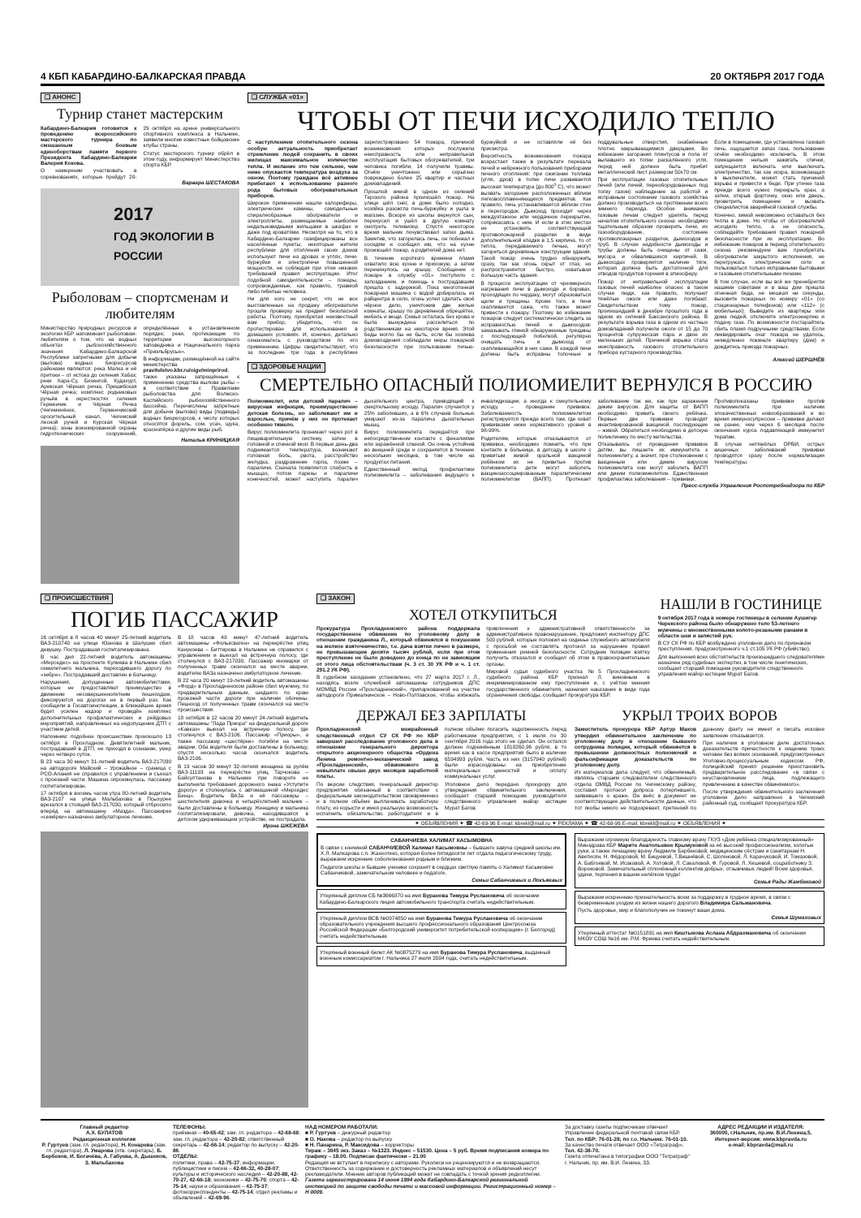4 КБП КАБАРДИНО-БАЛКАРСКАЯ ПРАВДА 20 ОКТЯБРЯ 2017 ГОДА
❑ АНОНС
Турнир станет мастерским
Кабардино-Балкария готовится к проведению всероссийского мастерского турнира по смешанным боевым единоборствам памяти первого Президента Кабардино-Балкарии Валерия Кокова.
О намерении участвовать в соревнованиях, которые пройдут 28-29 октября на арене универсального спортивного комплекса в Нальчике, заявили многие известные бойцовские клубы страны.
Статус мастерского турнир обрёл в этом году, информирует Министерство спорта КБР.
Варвара ШЕСТАКОВА
2017
ГОД ЭКОЛОГИИ В РОССИИ
Рыболовам – спортсменам и любителям
Министерство природных ресурсов и экологии КБР напоминает рыболовам-любителям о том, что на водных объектах рыбохозяйственного значения Кабардино-Балкарской Республики запретными для добычи (вылова) водных биоресурсов районами являются: река Малка и её притоки – от истока до селения Хабаз; реки Кара-Су, Безенгой, Кудахурт, Арикская Чёрная речка, Пришибская Чёрная речка; комплекс родниковых ручьёв в окрестностях селения Герменчик и Чёрная Речка (Чегеменёнок, Герменчикский оросительный канал, Чегемский лесной ручей и Курская Чёрная речка); зоны воензированной охраны гидротехнических сооружений, определённые в установленном порядке; реки, протекающие по территории высокогорного заповедника и Национального парка «Приэльбрусье».
В информации, размещённой на сайте министерства pravitelstvo.kbr.ru/oigv/minprirod, также указаны запрещённые к применению средства вылова рыбы – в соответствии с Правилами рыболовства для Волжско-Каспийского рыбохозяйственного бассейна. Перечислены запретные для добычи (вылова) виды (подвиды) водных биоресурсов, к числу которых относятся форель, сом, усач, щука, краснопёрка и другие виды рыб.
Наталья КРИНИЦКАЯ
❑ СЛУЖБА «01»
ЧТОБЫ ОТ ПЕЧИ ИСХОДИЛО ТЕПЛО
С наступлением отопительного сезона особую актуальность приобретает стремление людей сохранить в своих жилищах максимальное количество тепла. И желание это тем сильнее, чем ниже опускается температура воздуха за окном. Поэтому граждане всё активнее прибегают к использованию разного рода бытовых обогревательных приборов.
Широкое применение нашли калориферы, электрические камины, самодельные спиралеобразные обогреватели и электроплиты, размещаемые наиболее недальновидными жильцами в шкафах и даже под кроватями. Несмотря на то, что в Кабардино-Балкарии газифицированы все населённые пункты, некоторые жители республики для отопления своих домов используют печи на дровах и углях, печи-буржуйки и электропечи повышенной мощности, не соблюдая при этом никаких требований правил эксплуатации. Итог подобной самодеятельности – пожары, сопровождаемые, как правило, травмой либо гибелью человека.
Ни для кого не секрет, что не все выставленные на продажу обогреватели прошли проверку на предмет безопасной работы. Поэтому, приобретая неизвестный вам прибор, убедитесь, что он протестирован для использования в домашних условиях. И, конечно, детально ознакомьтесь с руководством по его применению. Цифры свидетельствуют, что за последние три года в республике зарегистрировано 54 пожара, причиной возникновения которых послужила неисправность или неправильная эксплуатация бытовых обогревателей, три человека погибли, 14 получили травмы. Огнём уничтожено или серьёзно повреждено более 25 квартир и частных домовладений.
Прошлой зимой в одном из селений Терского района произошёл пожар. На улице шёл снег, в доме было холодно, хозяйка разожгла печь-буржуйку и ушла в магазин. Вскоре из школы вернулся сын, перекусил и ушёл в другую комнату смотреть телевизор. Спустя некоторое время мальчик почувствовал запах дыма. Заметив, что загорелась печь, он побежал к соседям и сообщил им, что на кухне произошёл пожар, а родителей дома нет.
В течение короткого времени пламя охватило всю кухню и прихожую, а затем перекинулось на крышу. Сообщение о пожаре в службу «01» поступило с запозданием, и помощь к пострадавшим пришла с задержкой. Пока многотонная пожарная машина с водой добиралась из райцентра в село, огонь успел сделать своё чёрное дело, уничтожив две жилые комнаты, крышу по деревянной обрешётке, мебель и вещи. Семья осталась без крова и была вынуждена расселиться по родственникам на некоторое время. Этой беды могло бы не быть, если бы хозяева домовладения соблюдали меры пожарной безопасности при пользовании печью-буржуйкой и не оставляли её без присмотра.
Вероятность возникновения пожара возрастает также в результате перекала печей и небрежного пользования приборами печного отопления: при сжигании топлива (угля, дров) в топке печи развивается высокая температура (до 800<sup>0</sup> С), что может вызвать загорание расположенных вблизи легковоспламеняющихся предметов. Как правило, печь устанавливается вблизи стен и перегородок. Дымоход проходит через междуэтажное или чердачное перекрытие, соприкасаясь с ним. И если в этих местах не установить соответствующей противопожарной разделки в виде дополнительной кладки в 1,5 кирпича, то от тепла, передаваемого печью, могут загореться деревянные конструкции здания. Такой пожар очень трудно обнаружить сразу, так как огонь скрыт от глаз, но распространяется быстро, охватывая большую часть здания.
В процессе эксплуатации от чрезмерного нагревания печи в дымоходе и боровах, проходящих по чердаку, могут образоваться щели и трещины. Кроме того, в печи скапливается сажа, что также может привести к пожару. Поэтому во избежание пожаров следует систематически следить за исправностью печей и дымоходов: замазывать глиной обнаруженные трещины с последующей побелкой, регулярно очищать печь и дымоход от скапливающейся в них сажи. В каждой печи должны быть исправны топочные и поддувальные отверстия, снабжённые плотно закрывающимися дверцами. Во избежание загорания плинтусов и пола от выпавшего из топки раскалённого угля, перед ней должен быть прибит металлический лист размером 50х70 см.
При эксплуатации газовых отопительных печей (или печей, переоборудованных под топку газом) наблюдение за работой и исправным состоянием газового хозяйства должно производиться на протяжении всего зимнего периода. Особое внимание газовым печам следует уделять перед началом отопительного сезона: необходимо тщательным образом проверить печи, их газооборудование, состояние противопожарных разделок, дымоходов и труб. В случае надобности дымоходы и трубы должны быть очищены от сажи, мусора и обвалившихся кирпичей. В дымоходах проверяется наличие тяги, которая должна быть достаточной для отводов продуктов горения в атмосферу.
Пожар от неправильной эксплуатации газовых печей наиболее опасен: в таком случае люди, как правило, получают тяжёлые ожоги или даже погибают. Свидетельством тому пожар, произошедший в декабре прошлого года в одном из селений Баксанского района. В результате взрыва газа в одном из частных домовладений получили ожоги от 15 до 70 процентов супружеская пара и двое их маленьких детей. Причиной взрыва стала неисправность газового отопительного прибора кустарного производства.
Если в помещении, где установлена газовая печь, ощущается запах газа, пользование огнём необходимо исключить. В этом помещении нельзя зажигать спички, запрещается включать или выключать электричество, так как искра, возникающая в выключателе, может стать причиной взрыва и привести к беде. При утечке газа прежде всего нужно перекрыть кран, а затем, открыв форточку, окно или дверь, проветрить помещение и вызвать специалистов аварийной газовой службы.
Конечно, зимой невозможно оставаться без тепла в доме. Но чтобы от обогревателей исходило тепло, а не опасность, соблюдайте требования правил пожарной безопасности при их эксплуатации. Во избежание пожаров в период отопительного сезона рекомендуем вам приобретать обогреватели закрытого исполнения, не перегружать электрические сети и пользоваться только исправными бытовыми и газовыми отопительными печами.
В том случае, если вы всё же пренебрегли нашими советами и в ваш дом пришла огненная беда, не мешкая ни секунды, вызовите пожарных по номеру «01» (со стационарных телефонов) или «112» (с мобильных). Выведите из квартиры или дома людей, отключите электроэнергию и подачу газа. По возможности постарайтесь сбить пламя подручными средствами. Если ликвидировать очаг пожара не удалось, немедленно покиньте квартиру (дом) и дождитесь приезда пожарных.
Алексей ШЕРШНЁВ
❑ ЗДОРОВЬЕ НАЦИИ
СМЕРТЕЛЬНО ОПАСНЫЙ ПОЛИОМИЕЛИТ ВЕРНУЛСЯ В РОССИЮ
Полиомиелит, или детский паралич – вирусная инфекция, преимущественно детская болезнь, но заболевают им и взрослые, причём у них он протекает особенно тяжело.
Вирус полиомиелита проникает через рот в пищеварительную систему, затем в головной и спинной мозг. В первые день-два поднимается температура, возникают головная боль, рвота, расстройство желудка, раздражение горла, позже – параличи. Сначала появляется слабость в мышцах, потом парезы и параличи конечностей, может наступить паралич дыхательного центра, приводящий к смертельному исходу. Паралич случается у 25% заболевших, а в 6% случаев больные умирают из-за паралича дыхательных мышц.
Вирус полиомиелита передаётся при непосредственном контакте с фекалиями или заражённой слюной. Он очень устойчив во внешней среде и сохраняется в течение нескольких месяцев, в том числе на продуктах питания.
Единственный метод профилактики полиомиелита – заболевания ведущего к инвалидизации, а иногда к смертельному исходу, – проведение прививок. Заболеваемость полиомиелитом регистрируется прежде всего там, где охват прививками ниже нормативного уровня в 98-99%.
Родителям, которые отказываются от прививок, необходимо помнить, что при контакте в больнице, в детсаду, в школе с привитым живой оральной вакциной ребёнком их не привитые против полиомиелита дети могут заболеть вакциноассоциированным паралитическим полиомиелитом (ВАПП). Протекает заболевание так же, как при заражении диким вирусом. Для защиты от ВАПП необходимо привить своего ребёнка. Первые две прививки проводят инактивированной вакциной, последующие – живой. Обратиться необходимо в детскую поликлинику по месту жительства.
Отказываясь от проведения прививок детям, вы лишаете их иммунитета к полиомиелиту, а значит, при столкновении с вакцинным или диким вирусом полиомиелита они могут заболеть ВАПП или диким полиомиелитом. Единственная профилактика заболевания – прививки.
Противопоказаны прививки против полиомиелита при наличии злокачественных новообразований и во время иммуносупрессии – прививки делают не ранее, чем через 6 месяцев после окончания курса подавляющей иммунитет терапии.
В случае нетяжёлых ОРВИ, острых кишечных заболеваний прививки проводятся сразу после нормализации температуры.
Пресс-служба Управления Роспотребнадзора по КБР
❑ ПРОИСШЕСТВИЯ
ПОГИБ ПАССАЖИР
16 октября в 8 часов 40 минут 25-летний водитель ВАЗ-210740 на улице Юанова в Шалушке сбил девушку. Пострадавшая госпитализирована.
В час дня 22-летний водитель автомашины «Мерседес» на проспекте Кулиева в Нальчике сбил семилетнего мальчика, переходившего дорогу по «зебре». Пострадавший доставлен в больницу.
Нарушения, допущенные автомобилистами, которые не предоставляют преимущество в движении несовершеннолетним пешеходам, фиксируются на дорогах не в первый раз. Как сообщили в Госавтоинспекции, в ближайшее время будет усилен надзор и проведён комплекс дополнительных профилактических и рейдовых мероприятий, направленных на недопущение ДТП с участием детей.
Напомним: подобное происшествие произошло 13 октября в Прохладном. Девятилетний мальчик, пострадавший в ДТП, не приходя в сознание, умер через четверо суток.
В 23 часа 30 минут 31-летний водитель ВАЗ-217030 на автодороге Майский – Урожайное – граница с РСО-Алания не справился с управлением и съехал с проезжей части. Машина опрокинулась, пассажир госпитализирован.
17 октября в восемь часов утра 80-летний водитель ВАЗ-2107 на улице Мальбахова в Псыхурее врезался в стоящий ВАЗ-217030, который отбросило вперёд на автомашину «Мазда». Пассажирке «семёрки» назначено амбулаторное лечение.
В 18 часов 49 минут 47-летний водитель автомашины «Фольксваген» на перекрёстке улиц Канукоева – Биттирова в Нальчике не справился с управлением и выехал на встречную полосу, где столкнулся с ВАЗ-217030. Пассажир иномарки от полученных травм скончался на месте аварии, водителю ВАЗа назначено амбулаторное лечение.
В 22 часа 20 минут 19-летний водитель автомашины «Форд» в Прохладненском районе сбил мужчину, по предварительным данным, шедшего по краю проезжей части дороги при наличии обочины. Пешеход от полученных травм скончался на месте происшествия.
18 октября в 12 часов 20 минут 24-летний водитель автомашины "Лада Приора" на федеральной дороге «Кавказ» выехал на встречную полосу, где столкнулся с ВАЗ-2106. Пассажир «Приоры», а также пассажир «шестёрки» погибли на месте аварии. Оба водителя были доставлены в больницу, спустя несколько часов скончался водитель ВАЗ-2106.
В 19 часов 30 минут 32-летняя женщина за рулём ВАЗ-11193 на перекрёстке улиц Тарчокова – Байсултанова в Нальчике при повороте не выполнила требования дорожного знака «Уступите дорогу» и столкнулась с автомашиной «Мерседес Бенц». Водитель ВАЗа и её пассажиры – шестилетняя девочка и четырёхлетний мальчик – были доставлены в больницу. Женщину и мальчика госпитализировали, девочка, находившаяся в детском удерживающем устройстве, не пострадала.
Ирэна ШКЕЖЕВА
❑ ЗАКОН
ХОТЕЛ ОТКУПИТЬСЯ
Прокуратура Прохладненского района поддержала государственное обвинение по уголовному делу в отношении гражданина Л., который обвинялся в покушении на мелкое взяточничество, т.е. дача взятки лично в размере, не превышающем десяти тысяч рублей, если при этом преступление не было доведено до конца по не зависящим от этого лица обстоятельствам (ч. 3 ст. 30 УК РФ и ч. 1 ст. 291.2 УК РФ).
В судебном заседании установлено, что 27 марта 2017 г. Л., находясь возле служебной автомашины сотрудников ДПС МОМВД России «Прохладненский», припаркованной на участке автодороги Прималкинское – Ново-Полтавское, чтобы избежать привлечения к административной ответственности за административное правонарушение, предложил инспектору ДПС 500 рублей, которые положил на сиденье служебного автомобиля с просьбой не составлять протокол за нарушение правил применения ремней безопасности. Сотрудник полиции взятку получить отказался и сообщил об этом в правоохранительные органы.
Мировой судья судебного участка №5 Прохладненского судебного района КБР признал Л. виновным в инкриминированном ему преступлении и, с учётом мнения государственного обвинителя, назначил наказание в виде года ограничения свободы, сообщает прокуратура КБР.
НАШЛИ В ГОСТИНИЦЕ
9 октября 2017 года в номере гостиницы в селении Аушигер Черекского района было обнаружено тело 53-летнего мужчины с множественными колото-резаными ранами в области шеи и запястий рук.
В СУ СК РФ по КБР возбуждено уголовное дело по признакам преступления, предусмотренного ч.1 ст.105 УК РФ (убийство).
Для выяснения всех обстоятельств произошедшего следователями назначен ряд судебных экспертиз, в том числе генетических, сообщает старший помощник руководителя следственного управления майор юстиции Мурат Багов.
ДЕРЖАЛ БЕЗ ЗАРПЛАТЫ
Прохладненский межрайонный следственный отдел СУ СК РФ по КБР завершил расследование уголовного дела в отношении генерального директора открытого акционерного общества «Ордена Ленина ремонтно-механический завод «Прохладненский», обвиняемого в невыплате свыше двух месяцев заработной платы.
По версии следствия, генеральный директор предприятия обязанный в соответствии с федеральным законодательством своевременно и в полном объёме выплачивать заработную плату, из корысти и имея реальную возможность исполнить обязательство работодателя и в полном объёме погасить задолженность перед работниками предприятия, с 1 июля по 30 сентября 2016 года этого не сделал. Он остался должен подчинённым 1818260,96 рубля, в то время как в кассе предприятия было в наличии 6594993 рубля. Часть из них (3157940 рублей) были израсходованы на приобретение материальных ценностей и оплату коммунальных услуг.
Уголовное дело передано прокурору для утверждения обвинительного заключения, сообщает старший помощник руководителя следственного управления майор юстиции Мурат Багов.
УКРЫЛ ТРОИХ ВОРОВ
Заместитель прокурора КБР Артур Махов утвердил обвинительное заключение по уголовному делу в отношении бывшего сотрудника полиции, который обвиняется в превышении должностных полномочий и фальсификации доказательств по уголовному делу.
Из материалов дела следует, что обвиняемый, являясь старшим следователем следственного отдела ОМВД России по Чегемскому району, составил протокол допроса потерпевшего, заявившего о краже. Он внёс в документ не соответствующие действительности данные, что тот якобы никого не подозревает, претензий по данному факту не имеет и писать исковое заявление отказывается.
При наличии в уголовном деле достаточных доказательств причастности к хищению троих человек без всяких оснований, предусмотренных Уголовно-процессуальным кодексом РФ, полицейский принял решение приостановить предварительное расследование «в связи с неустановлением лица, подлежащего привлечению в качестве обвиняемого».
После утверждения обвинительного заключения уголовное дело направлено в Чегемский районный суд, сообщает прокуратура КБР.
✦ ОБЪЯВЛЕНИЯ ✦ ☎ 42-69-96 E-mail: kbrekl@mail.ru ✦ РЕКЛАМА ✦ ☎ 42-69-96 E-mail: kbrekl@mail.ru ✦ ОБЪЯВЛЕНИЯ ✦
САБАНЧИЕВА ХАЛИМАТ КАСЫМОВНА
В связи с кончиной САБАНЧИЕВОЙ Халимат Касымовны – бывшего завуча средней школы им. Х.Л. Малкарова с.п. Жанхотеко, которая более пятидесяти лет отдала педагогическому труду, выражаем искренние соболезнования родным и близким.
Педагоги школы и бывшие ученики сохранят в сердцах светлую память о Халимат Касымовне Сабанчиевой, замечательном человеке и педагоге.
Семьи Сабанчиевых и Локъяевых
Утерянный диплом СБ №3666870 на имя Буранова Тимура Руслановича об окончании Кабардино-Балкарского лицея автомобильного транспорта считать недействительным.
Утерянный диплом ВСВ №0974850 на имя Буранова Тимура Руслановича об окончании образовательного учреждения высшего профессионального образования Центросоюза Российской Федерации «Белгородский университет потребительской кооперации» (г. Белгород) считать недействительным.
Утерянный военный билет АК №0875279 на имя Буранова Тимура Руслановича, выданный военным комиссариатом г. Нальчика 27 июля 2004 года, считать недействительным.
Выражаем огромную благодарность главному врачу ГКУЗ «Дом ребёнка специализированный» Минздрава КБР Марите Анатольевне Крымуковой за её высокий профессионализм, золотые руки, а также лечащему врачу Людмиле Бербековой, медицинским сёстрам и санитаркам Н. Аветисян, Н. Фёдоровой, М. Бицуевой, Т.Вишнёвой, С. Шогеновой, Л. Карачуковой, И. Томазовой, А. Бабгоевой, М. Исаковой, А. Хотовой, Л. Сакаловой, Ф. Гуровой, Л. Хешевой, соцработнику З. Вороковой. Замечательный сплочённый коллектив добрых, отзывчивых людей! Всем здоровья, удачи, терпения в вашем нелёгком труде!
Семья Рады Жамбековой
Выражаем искреннюю признательность всем за поддержку в трудное время, в связи с безвременным уходом из жизни нашего дорогого Владимира Сальмановича.
Пусть здоровье, мир и благополучие не покинут ваши дома.
Семья Шумаховых
Утерянный аттестат №0151891 на имя Киштыкова Аслана Абдрахмановича об окончании МКОУ СОШ №16 им. Р.М. Фриева считать недействительным.
Главный редактор
А.Х. БУЛАТОВ
Редакционная коллегия
Р. Гуртуев (зам. гл. редактора), Н. Конарева (зам. гл. редактора), Л. Умарова (отв. секретарь), Б. Бербеков, И. Богачёва, А. Габуева, А. Дышеков, З. Мальбахова
ТЕЛЕФОНЫ:
приёмная – 40-65-42; зам. гл. редактора – 42-68-68; зам. гл. редактора – 42-20-82; ответственный секретарь – 42-66-14; редактор по выпуску – 42-20-86.
ОТДЕЛЫ:
политики, права – 42-75-37; информации, публицистики и писем – 42-66-32, 40-28-07; культуры и исторического наследия – 42-20-88, 42-70-27, 42-66-18; экономики – 42-75-70; спорта – 42-75-14; науки и образования – 42-75-37; фотокорреспонденты – 42-75-14; отдел рекламы и объявлений – 42-69-96.
НАД НОМЕРОМ РАБОТАЛИ:
■ Р. Гуртуев – дежурный редактор
■ О. Накова – редактор по выпуску
■ Н. Панарина, Р. Максидова – корректоры
Тираж – 3045 экз. Заказ – №1323. Индекс – 51530. Цена – 5 руб. Время подписания номера по графику – 18.00. Подписан фактически – 21.00
Редакция не вступает в переписку с авторами. Рукописи не рецензируются и не возвращаются. Ответственность за содержание и достоверность рекламных материалов и объявлений несут рекламодатели. Мнение авторов публикаций может не совпадать с точкой зрения редколлегии.
Газета зарегистрирована 14 июня 1994 года Кабардино-Балкарской региональной инспекцией по защите свободы печати и массовой информации. Регистрационный номер – Н 0009.
За доставку газеты подписчикам отвечает Управление федеральной почтовой связи КБР. Тел. по КБР: 76-01-28; по г.о. Нальчик: 76-01-10. За качество печати отвечает ООО «Тетраграф». Тел. 42-38-70.
Газета отпечатана в типографии ООО "Тетраграф" г. Нальчик, пр. им. В.И. Ленина, 33.
АДРЕС РЕДАКЦИИ И ИЗДАТЕЛЯ:
360000, г.Нальчик, пр.им. В.И.Ленина,5.
Интернет-версия: www.kbpravda.ru
e-mail: kbpravda@mail.ru